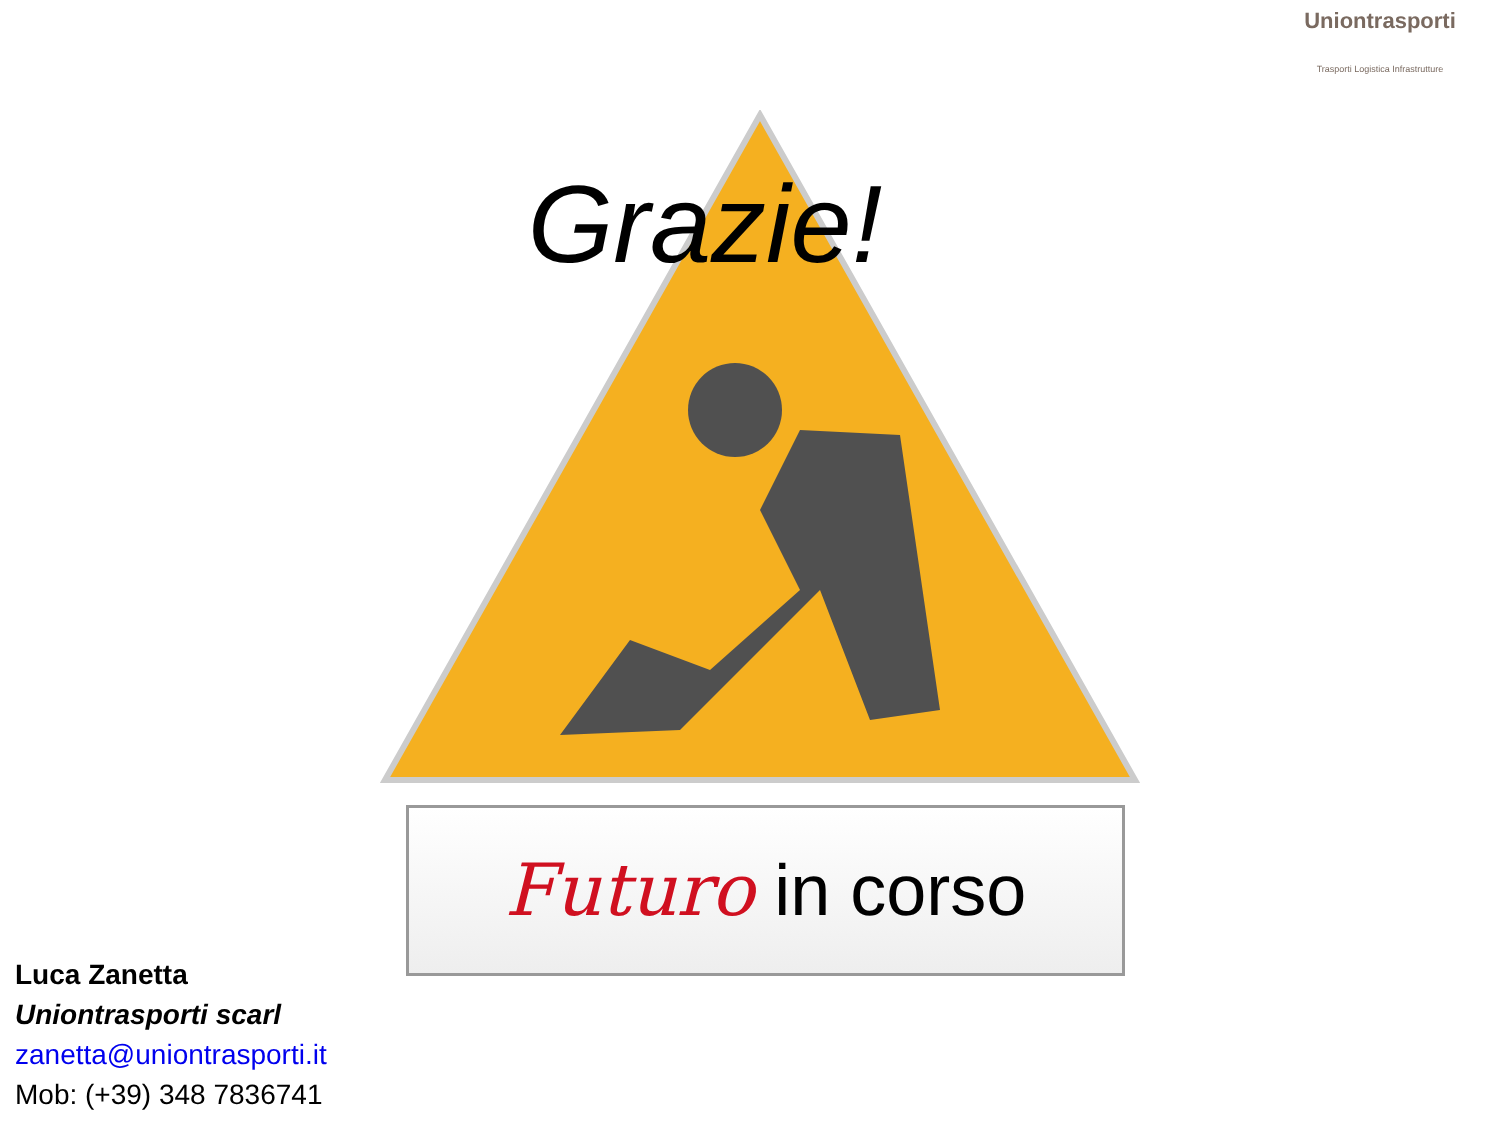Uniontrasporti
Trasporti Logistica Infrastrutture
Grazie!
Futuro in corso
Luca Zanetta
Uniontrasporti scarl
zanetta@uniontrasporti.it
Mob: (+39) 348 7836741